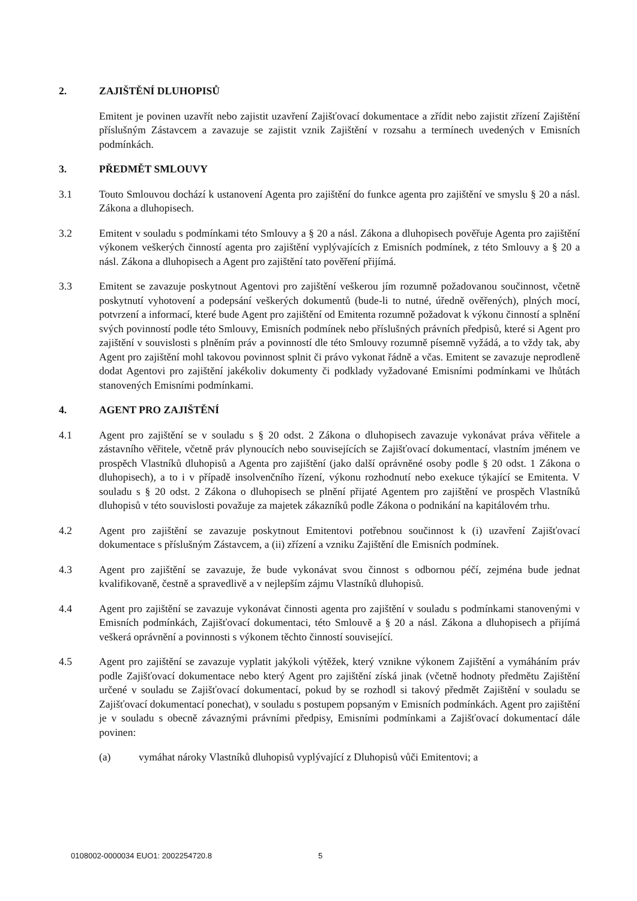2. ZAJIŠTĚNÍ DLUHOPISŮ
Emitent je povinen uzavřít nebo zajistit uzavření Zajišťovací dokumentace a zřídit nebo zajistit zřízení Zajištění příslušným Zástavcem a zavazuje se zajistit vznik Zajištění v rozsahu a termínech uvedených v Emisních podmínkách.
3. PŘEDMĚT SMLOUVY
3.1 Touto Smlouvou dochází k ustanovení Agenta pro zajištění do funkce agenta pro zajištění ve smyslu § 20 a násl. Zákona a dluhopisech.
3.2 Emitent v souladu s podmínkami této Smlouvy a § 20 a násl. Zákona a dluhopisech pověřuje Agenta pro zajištění výkonem veškerých činností agenta pro zajištění vyplývajících z Emisních podmínek, z této Smlouvy a § 20 a násl. Zákona a dluhopisech a Agent pro zajištění tato pověření přijímá.
3.3 Emitent se zavazuje poskytnout Agentovi pro zajištění veškerou jím rozumně požadovanou součinnost, včetně poskytnutí vyhotovení a podepsání veškerých dokumentů (bude-li to nutné, úředně ověřených), plných mocí, potvrzení a informací, které bude Agent pro zajištění od Emitenta rozumně požadovat k výkonu činností a splnění svých povinností podle této Smlouvy, Emisních podmínek nebo příslušných právních předpisů, které si Agent pro zajištění v souvislosti s plněním práv a povinností dle této Smlouvy rozumně písemně vyžádá, a to vždy tak, aby Agent pro zajištění mohl takovou povinnost splnit či právo vykonat řádně a včas. Emitent se zavazuje neprodleně dodat Agentovi pro zajištění jakékoliv dokumenty či podklady vyžadované Emisními podmínkami ve lhůtách stanovených Emisními podmínkami.
4. AGENT PRO ZAJIŠTĚNÍ
4.1 Agent pro zajištění se v souladu s § 20 odst. 2 Zákona o dluhopisech zavazuje vykonávat práva věřitele a zástavního věřitele, včetně práv plynoucích nebo souvisejících se Zajišťovací dokumentací, vlastním jménem ve prospěch Vlastníků dluhopisů a Agenta pro zajištění (jako další oprávněné osoby podle § 20 odst. 1 Zákona o dluhopisech), a to i v případě insolvenčního řízení, výkonu rozhodnutí nebo exekuce týkající se Emitenta. V souladu s § 20 odst. 2 Zákona o dluhopisech se plnění přijaté Agentem pro zajištění ve prospěch Vlastníků dluhopisů v této souvislosti považuje za majetek zákazníků podle Zákona o podnikání na kapitálovém trhu.
4.2 Agent pro zajištění se zavazuje poskytnout Emitentovi potřebnou součinnost k (i) uzavření Zajišťovací dokumentace s příslušným Zástavcem, a (ii) zřízení a vzniku Zajištění dle Emisních podmínek.
4.3 Agent pro zajištění se zavazuje, že bude vykonávat svou činnost s odbornou péčí, zejména bude jednat kvalifikovaně, čestně a spravedlivě a v nejlepším zájmu Vlastníků dluhopisů.
4.4 Agent pro zajištění se zavazuje vykonávat činnosti agenta pro zajištění v souladu s podmínkami stanovenými v Emisních podmínkách, Zajišťovací dokumentaci, této Smlouvě a § 20 a násl. Zákona a dluhopisech a přijímá veškerá oprávnění a povinnosti s výkonem těchto činností související.
4.5 Agent pro zajištění se zavazuje vyplatit jakýkoli výtěžek, který vznikne výkonem Zajištění a vymáháním práv podle Zajišťovací dokumentace nebo který Agent pro zajištění získá jinak (včetně hodnoty předmětu Zajištění určené v souladu se Zajišťovací dokumentací, pokud by se rozhodl si takový předmět Zajištění v souladu se Zajišťovací dokumentací ponechat), v souladu s postupem popsaným v Emisních podmínkách. Agent pro zajištění je v souladu s obecně závaznými právními předpisy, Emisními podmínkami a Zajišťovací dokumentací dále povinen:
(a) vymáhat nároky Vlastníků dluhopisů vyplývající z Dluhopisů vůči Emitentovi; a
0108002-0000034 EUO1: 2002254720.8 5